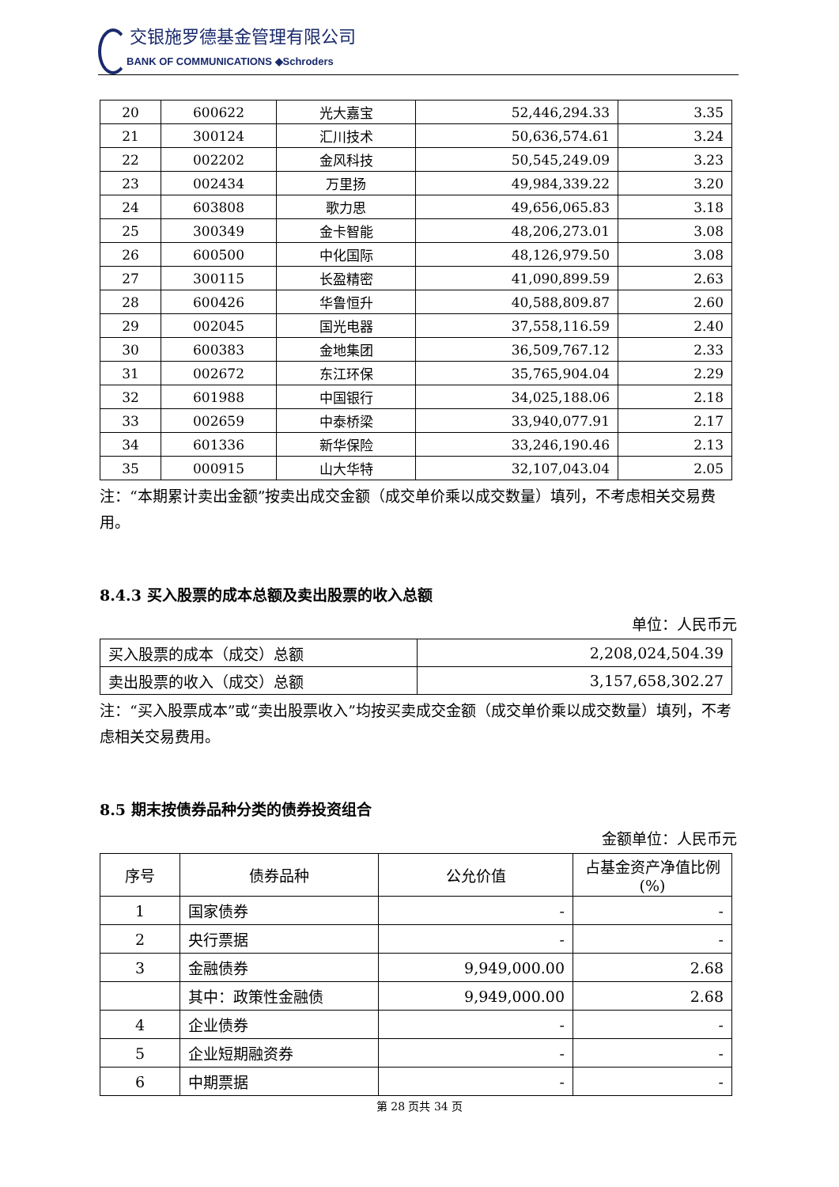交银施罗德基金管理有限公司
BANK OF COMMUNICATIONS ◆Schroders
| 20 | 600622 | 光大嘉宝 | 52,446,294.33 | 3.35 |
| 21 | 300124 | 汇川技术 | 50,636,574.61 | 3.24 |
| 22 | 002202 | 金风科技 | 50,545,249.09 | 3.23 |
| 23 | 002434 | 万里扬 | 49,984,339.22 | 3.20 |
| 24 | 603808 | 歌力思 | 49,656,065.83 | 3.18 |
| 25 | 300349 | 金卡智能 | 48,206,273.01 | 3.08 |
| 26 | 600500 | 中化国际 | 48,126,979.50 | 3.08 |
| 27 | 300115 | 长盈精密 | 41,090,899.59 | 2.63 |
| 28 | 600426 | 华鲁恒升 | 40,588,809.87 | 2.60 |
| 29 | 002045 | 国光电器 | 37,558,116.59 | 2.40 |
| 30 | 600383 | 金地集团 | 36,509,767.12 | 2.33 |
| 31 | 002672 | 东江环保 | 35,765,904.04 | 2.29 |
| 32 | 601988 | 中国银行 | 34,025,188.06 | 2.18 |
| 33 | 002659 | 中泰桥梁 | 33,940,077.91 | 2.17 |
| 34 | 601336 | 新华保险 | 33,246,190.46 | 2.13 |
| 35 | 000915 | 山大华特 | 32,107,043.04 | 2.05 |
注：“本期累计卖出金额”按卖出成交金额（成交单价乘以成交数量）填列，不考虑相关交易费用。
8.4.3 买入股票的成本总额及卖出股票的收入总额
单位：人民币元
| 买入股票的成本（成交）总额 | 2,208,024,504.39 |
| 卖出股票的收入（成交）总额 | 3,157,658,302.27 |
注：“买入股票成本”或“卖出股票收入”均按买卖成交金额（成交单价乘以成交数量）填列，不考虑相关交易费用。
8.5 期末按债券品种分类的债券投资组合
金额单位：人民币元
| 序号 | 债券品种 | 公允价值 | 占基金资产净值比例(%) |
| --- | --- | --- | --- |
| 1 | 国家债券 | - | - |
| 2 | 央行票据 | - | - |
| 3 | 金融债券 | 9,949,000.00 | 2.68 |
| | 其中：政策性金融债 | 9,949,000.00 | 2.68 |
| 4 | 企业债券 | - | - |
| 5 | 企业短期融资券 | - | - |
| 6 | 中期票据 | - | - |
第 28 页共 34 页